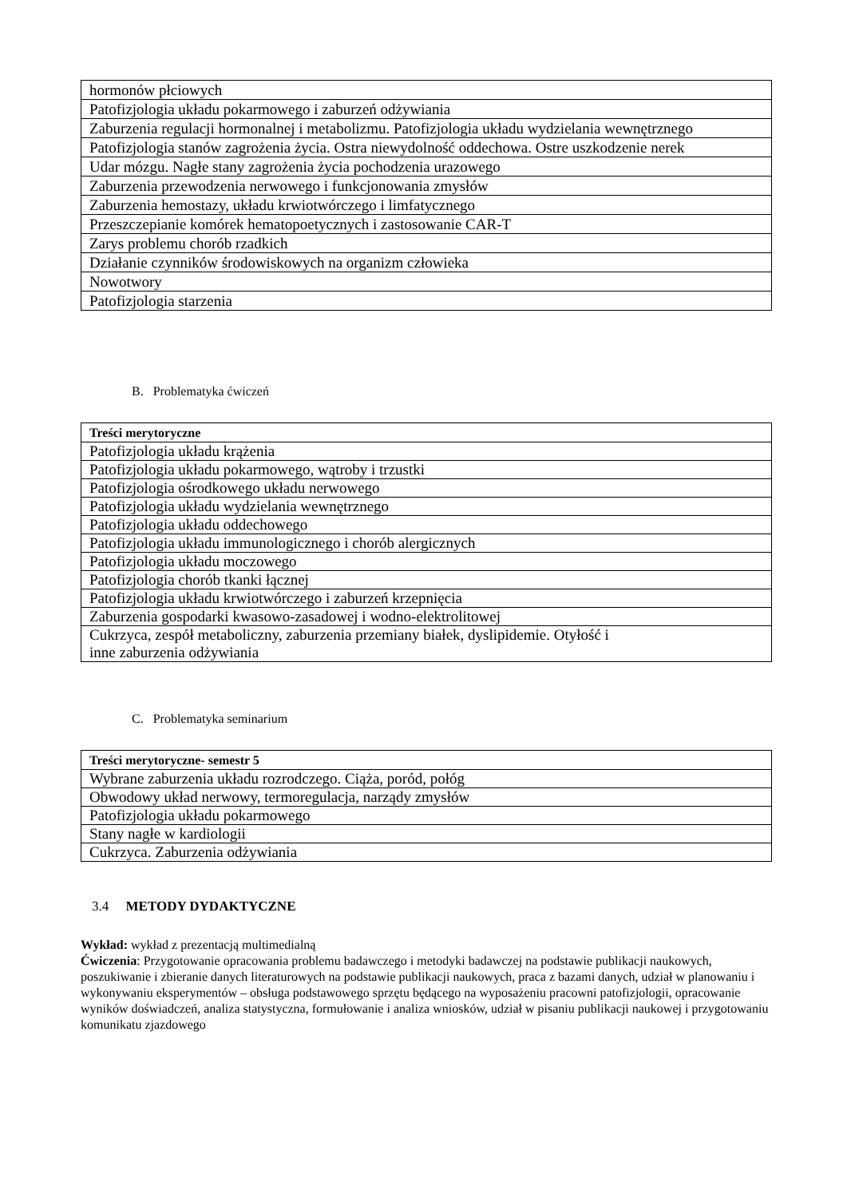| hormonów płciowych |
| Patofizjologia układu pokarmowego i zaburzeń odżywiania |
| Zaburzenia regulacji hormonalnej i metabolizmu. Patofizjologia układu wydzielania wewnętrznego |
| Patofizjologia stanów zagrożenia życia. Ostra niewydolność oddechowa. Ostre uszkodzenie nerek |
| Udar mózgu. Nagłe stany zagrożenia życia pochodzenia urazowego |
| Zaburzenia przewodzenia nerwowego i funkcjonowania zmysłów |
| Zaburzenia hemostazy, układu krwiotwórczego i limfatycznego |
| Przeszczepianie komórek hematopoetycznych i zastosowanie CAR-T |
| Zarys problemu chorób rzadkich |
| Działanie czynników środowiskowych na organizm człowieka |
| Nowotwory |
| Patofizjologia starzenia |
B. Problematyka ćwiczeń
| Treści merytoryczne |
| Patofizjologia układu krążenia |
| Patofizjologia układu pokarmowego, wątroby i trzustki |
| Patofizjologia ośrodkowego układu nerwowego |
| Patofizjologia układu wydzielania wewnętrznego |
| Patofizjologia układu oddechowego |
| Patofizjologia układu immunologicznego i chorób alergicznych |
| Patofizjologia układu moczowego |
| Patofizjologia chorób tkanki łącznej |
| Patofizjologia układu krwiotwórczego i zaburzeń krzepnięcia |
| Zaburzenia gospodarki kwasowo-zasadowej i wodno-elektrolitowej |
| Cukrzyca, zespół metaboliczny, zaburzenia przemiany białek, dyslipidemie. Otyłość i inne zaburzenia odżywiania |
C. Problematyka seminarium
| Treści merytoryczne- semestr 5 |
| Wybrane zaburzenia układu rozrodczego. Ciąża, poród, połóg |
| Obwodowy układ nerwowy, termoregulacja, narządy zmysłów |
| Patofizjologia układu pokarmowego |
| Stany nagłe w kardiologii |
| Cukrzyca. Zaburzenia odżywiania |
3.4 METODY DYDAKTYCZNE
Wykład: wykład z prezentacją multimedialną
Ćwiczenia: Przygotowanie opracowania problemu badawczego i metodyki badawczej na podstawie publikacji naukowych, poszukiwanie i zbieranie danych literaturowych na podstawie publikacji naukowych, praca z bazami danych, udział w planowaniu i wykonywaniu eksperymentów – obsługa podstawowego sprzętu będącego na wyposażeniu pracowni patofizjologii, opracowanie wyników doświadczeń, analiza statystyczna, formułowanie i analiza wniosków, udział w pisaniu publikacji naukowej i przygotowaniu komunikatu zjazdowego